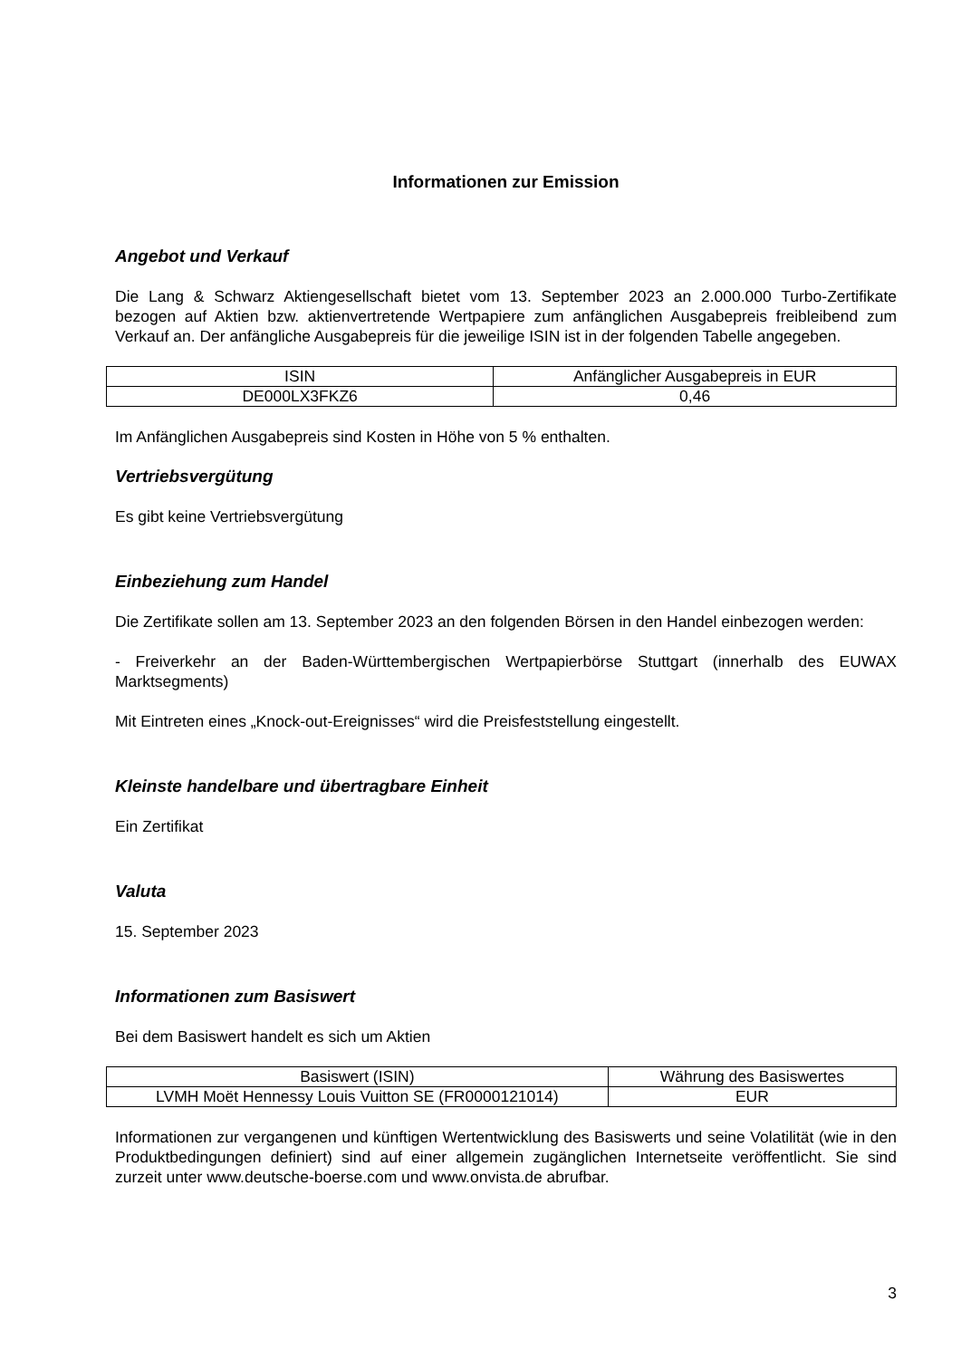Informationen zur Emission
Angebot und Verkauf
Die Lang & Schwarz Aktiengesellschaft bietet vom 13. September 2023 an 2.000.000 Turbo-Zertifikate bezogen auf Aktien bzw. aktienvertretende Wertpapiere zum anfänglichen Ausgabepreis freibleibend zum Verkauf an. Der anfängliche Ausgabepreis für die jeweilige ISIN ist in der folgenden Tabelle angegeben.
| ISIN | Anfänglicher Ausgabepreis in EUR |
| DE000LX3FKZ6 | 0,46 |
Im Anfänglichen Ausgabepreis sind Kosten in Höhe von 5 % enthalten.
Vertriebsvergütung
Es gibt keine Vertriebsvergütung
Einbeziehung zum Handel
Die Zertifikate sollen am 13. September 2023 an den folgenden Börsen in den Handel einbezogen werden:
- Freiverkehr an der Baden-Württembergischen Wertpapierbörse Stuttgart (innerhalb des EUWAX Marktsegments)
Mit Eintreten eines „Knock-out-Ereignisses“ wird die Preisfeststellung eingestellt.
Kleinste handelbare und übertragbare Einheit
Ein Zertifikat
Valuta
15. September 2023
Informationen zum Basiswert
Bei dem Basiswert handelt es sich um Aktien
| Basiswert (ISIN) | Währung des Basiswertes |
| LVMH Moët Hennessy Louis Vuitton SE (FR0000121014) | EUR |
Informationen zur vergangenen und künftigen Wertentwicklung des Basiswerts und seine Volatilität (wie in den Produktbedingungen definiert) sind auf einer allgemein zugänglichen Internetseite veröffentlicht. Sie sind zurzeit unter www.deutsche-boerse.com und www.onvista.de abrufbar.
3